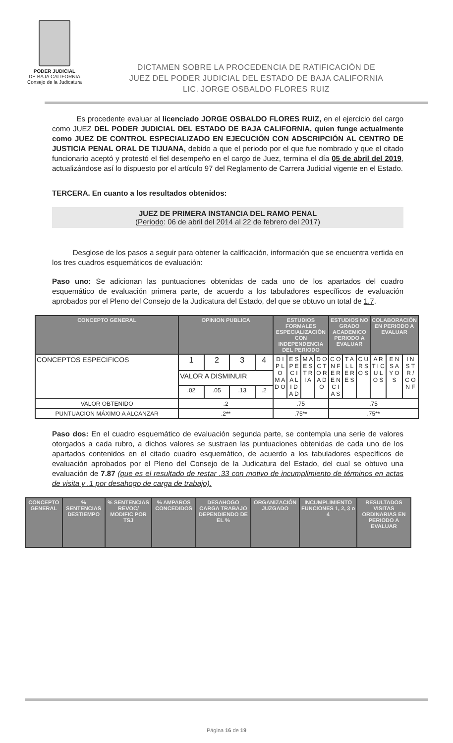PODER JUDICIAL
DE BAJA CALIFORNIA
Consejo de la Judicatura
DICTAMEN SOBRE LA PROCEDENCIA DE RATIFICACIÓN DE
JUEZ DEL PODER JUDICIAL DEL ESTADO DE BAJA CALIFORNIA
LIC. JORGE OSBALDO FLORES RUIZ
Es procedente evaluar al licenciado JORGE OSBALDO FLORES RUIZ, en el ejercicio del cargo como JUEZ DEL PODER JUDICIAL DEL ESTADO DE BAJA CALIFORNIA, quien funge actualmente como JUEZ DE CONTROL ESPECIALIZADO EN EJECUCIÓN CON ADSCRIPCIÓN AL CENTRO DE JUSTICIA PENAL ORAL DE TIJUANA, debido a que el periodo por el que fue nombrado y que el citado funcionario aceptó y protestó el fiel desempeño en el cargo de Juez, termina el día 05 de abril del 2019, actualizándose así lo dispuesto por el artículo 97 del Reglamento de Carrera Judicial vigente en el Estado.
TERCERA. En cuanto a los resultados obtenidos:
JUEZ DE PRIMERA INSTANCIA DEL RAMO PENAL
(Periodo: 06 de abril del 2014 al 22 de febrero del 2017)
Desglose de los pasos a seguir para obtener la calificación, información que se encuentra vertida en los tres cuadros esquemáticos de evaluación:
Paso uno: Se adicionan las puntuaciones obtenidas de cada uno de los apartados del cuadro esquemático de evaluación primera parte, de acuerdo a los tabuladores específicos de evaluación aprobados por el Pleno del Consejo de la Judicatura del Estado, del que se obtuvo un total de 1.7.
| CONCEPTO GENERAL | OPINION PUBLICA | | | | ESTUDIOS FORMALES ESPECIALIZACIÓN CON INDEPENDENCIA DEL PERIODO | | | | ESTUDIOS NO GRADO ACADEMICO PERIODO A EVALUAR | | | COLABORACIÓN EN PERIODO A EVALUAR | | |
| --- | --- | --- | --- | --- | --- | --- | --- | --- | --- | --- | --- | --- | --- | --- |
| CONCEPTOS ESPECIFICOS | 1 | 2 | 3 | 4 | D I P L O M A D O | E S P E C I A L I D A D | M A E S T R I A | D O C T O R A D O | C O N F E R E N C I A S | T A L L E R E S | C U R S O S | A R T I C U L O S | E N S A Y O S | I N S T R / C O N F |
| | VALOR A DISMINUIR | | | | | | | | | | | | | |
| | .02 | .05 | .13 | .2 | | | | | | | | | | |
| VALOR OBTENIDO | .2 | | | | .75 | | | | .75 | | | | | |
| PUNTUACION MÁXIMO A ALCANZAR | .2** | | | | .75** | | | | .75** | | | | | |
Paso dos: En el cuadro esquemático de evaluación segunda parte, se contempla una serie de valores otorgados a cada rubro, a dichos valores se sustraen las puntuaciones obtenidas de cada uno de los apartados contenidos en el citado cuadro esquemático, de acuerdo a los tabuladores específicos de evaluación aprobados por el Pleno del Consejo de la Judicatura del Estado, del cual se obtuvo una evaluación de 7.87 (que es el resultado de restar .33 con motivo de incumplimiento de términos en actas de visita y .1 por desahogo de carga de trabajo).
| CONCEPTO GENERAL | % SENTENCIAS DESTIEMPO | % SENTENCIAS REVOC/ MODIFIC POR TSJ | % AMPAROS CONCEDIDOS | DESAHOGO CARGA TRABAJO DEPENDIENDO DE EL % | ORGANIZACIÓN JUZGADO | INCUMPLIMIENTO FUNCIONES 1, 2, 3 o 4 | RESULTADOS VISITAS ORDINARIAS EN PERIODO A EVALUAR |
| --- | --- | --- | --- | --- | --- | --- | --- |
Página 16 de 19